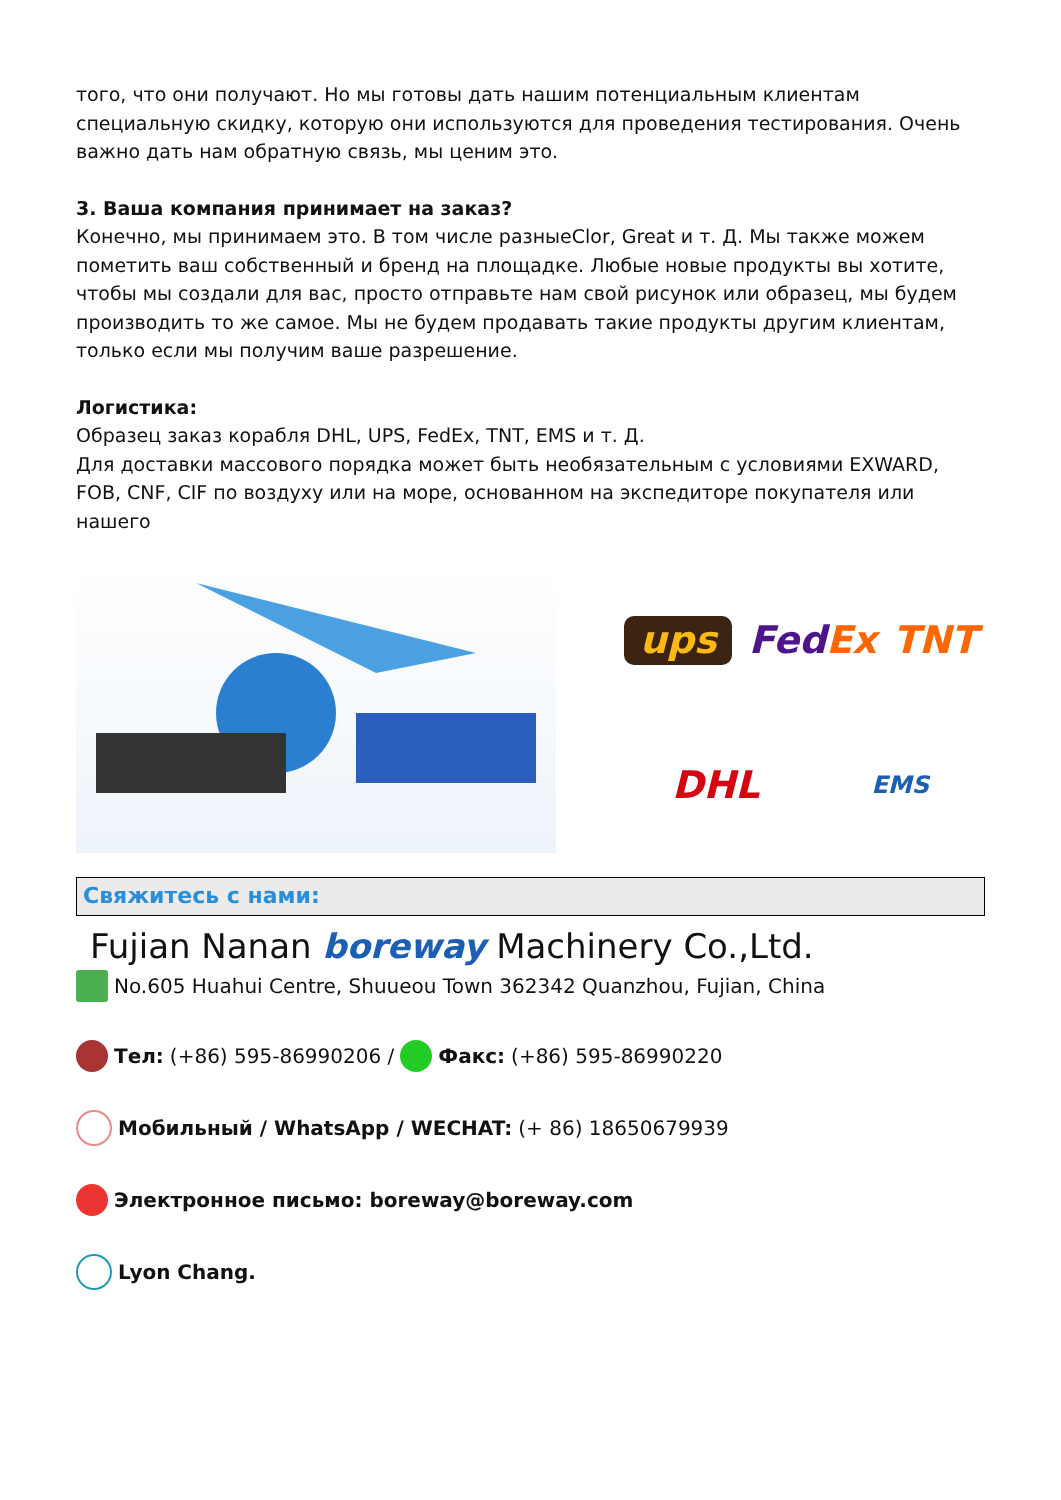того, что они получают. Но мы готовы дать нашим потенциальным клиентам специальную скидку, которую они используются для проведения тестирования. Очень важно дать нам обратную связь, мы ценим это.
3. Ваша компания принимает на заказ?
Конечно, мы принимаем это. В том числе разныеClor, Great и т. Д. Мы также можем пометить ваш собственный и бренд на площадке. Любые новые продукты вы хотите, чтобы мы создали для вас, просто отправьте нам свой рисунок или образец, мы будем производить то же самое. Мы не будем продавать такие продукты другим клиентам, только если мы получим ваше разрешение.
Логистика:
Образец заказ корабля DHL, UPS, FedEx, TNT, EMS и т. Д.
Для доставки массового порядка может быть необязательным с условиями EXWARD, FOB, CNF, CIF по воздуху или на море, основанном на экспедиторе покупателя или нашего
ups FedEx TNT DHL EMS
Свяжитесь с нами:
Fujian Nanan boreway Machinery Co.,Ltd.
No.605 Huahui Centre, Shuueou Town 362342 Quanzhou, Fujian, China
Тел: (+86) 595-86990206 / Факс: (+86) 595-86990220
Мобильный / WhatsApp / WECHAT: (+ 86) 18650679939
Электронное письмо: boreway@boreway.com
Lyon Chang.